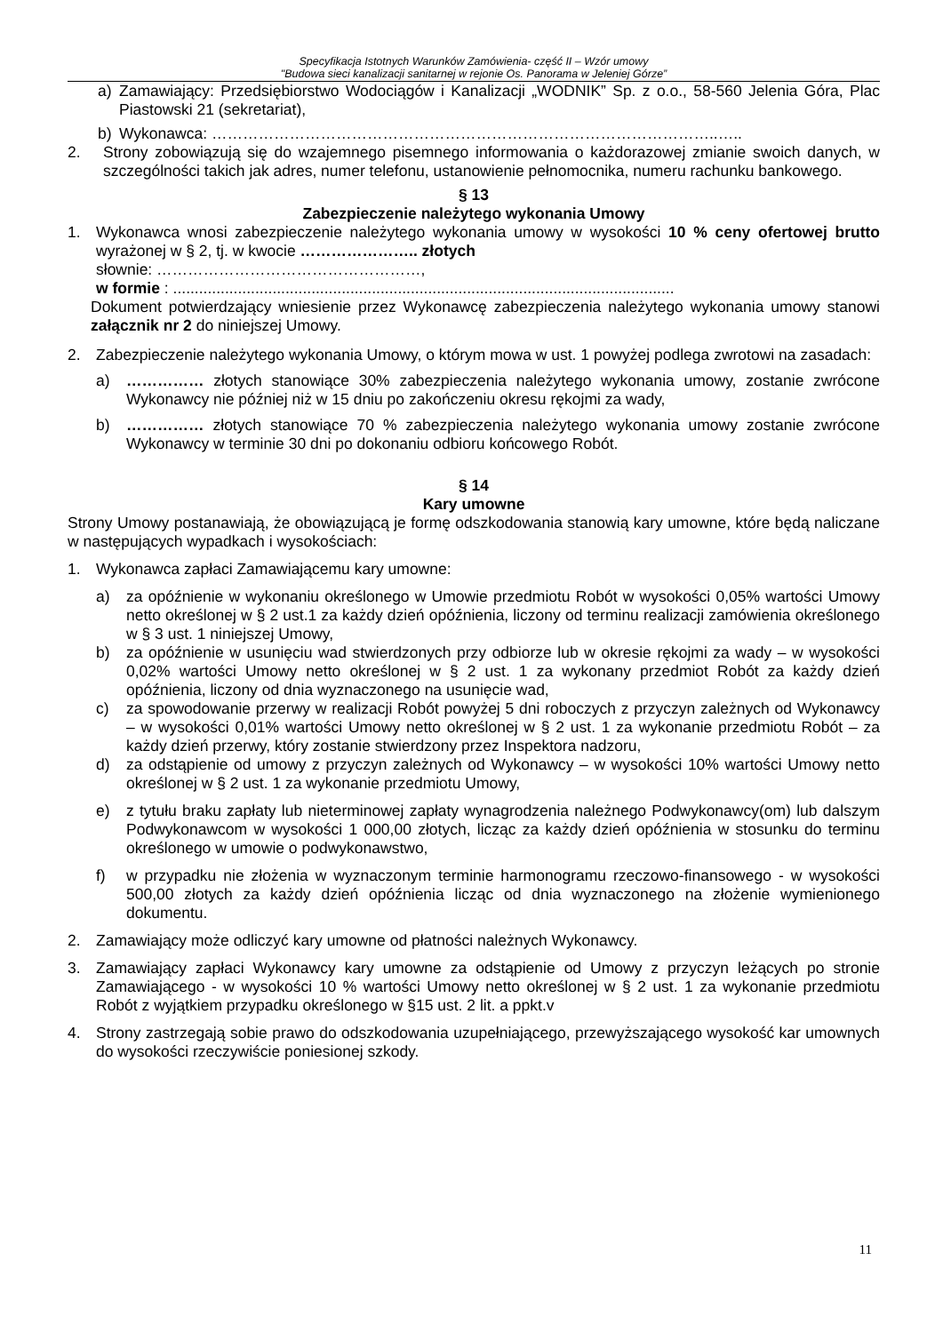Specyfikacja Istotnych Warunków Zamówienia- część II – Wzór umowy
"Budowa sieci kanalizacji sanitarnej w rejonie Os. Panorama w Jeleniej Górze”
a) Zamawiający: Przedsiębiorstwo Wodociągów i Kanalizacji „WODNIK” Sp. z o.o., 58-560 Jelenia Góra, Plac Piastowski 21 (sekretariat),
b) Wykonawca: ……………………………………………………………………………………..…..
2. Strony zobowiązują się do wzajemnego pisemnego informowania o każdorazowej zmianie swoich danych, w szczególności takich jak adres, numer telefonu, ustanowienie pełnomocnika, numeru rachunku bankowego.
§ 13
Zabezpieczenie należytego wykonania Umowy
1. Wykonawca wnosi zabezpieczenie należytego wykonania umowy w wysokości 10 % ceny ofertowej brutto wyrażonej w § 2, tj. w kwocie ………………….. złotych
słownie: ……………………………………………,
w formie : ....................................................................................................................
Dokument potwierdzający wniesienie przez Wykonawcę zabezpieczenia należytego wykonania umowy stanowi załącznik nr 2 do niniejszej Umowy.
2. Zabezpieczenie należytego wykonania Umowy, o którym mowa w ust. 1 powyżej podlega zwrotowi na zasadach:
a) …………… złotych stanowiące 30% zabezpieczenia należytego wykonania umowy, zostanie zwrócone Wykonawcy nie później niż w 15 dniu po zakończeniu okresu rękojmi za wady,
b) …………… złotych stanowiące 70 % zabezpieczenia należytego wykonania umowy zostanie zwrócone Wykonawcy w terminie 30 dni po dokonaniu odbioru końcowego Robót.
§ 14
Kary umowne
Strony Umowy postanawiają, że obowiązującą je formę odszkodowania stanowią kary umowne, które będą naliczane w następujących wypadkach i wysokościach:
1. Wykonawca zapłaci Zamawiającemu kary umowne:
a) za opóźnienie w wykonaniu określonego w Umowie przedmiotu Robót w wysokości 0,05% wartości Umowy netto określonej w § 2 ust.1 za każdy dzień opóźnienia, liczony od terminu realizacji zamówienia określonego w § 3 ust. 1 niniejszej Umowy,
b) za opóźnienie w usunięciu wad stwierdzonych przy odbiorze lub w okresie rękojmi za wady – w wysokości 0,02% wartości Umowy netto określonej w § 2 ust. 1 za wykonany przedmiot Robót za każdy dzień opóźnienia, liczony od dnia wyznaczonego na usunięcie wad,
c) za spowodowanie przerwy w realizacji Robót powyżej 5 dni roboczych z przyczyn zależnych od Wykonawcy – w wysokości 0,01% wartości Umowy netto określonej w § 2 ust. 1 za wykonanie przedmiotu Robót – za każdy dzień przerwy, który zostanie stwierdzony przez Inspektora nadzoru,
d) za odstąpienie od umowy z przyczyn zależnych od Wykonawcy – w wysokości 10% wartości Umowy netto określonej w § 2 ust. 1 za wykonanie przedmiotu Umowy,
e) z tytułu braku zapłaty lub nieterminowej zapłaty wynagrodzenia należnego Podwykonawcy(om) lub dalszym Podwykonawcom w wysokości 1 000,00 złotych, licząc za każdy dzień opóźnienia w stosunku do terminu określonego w umowie o podwykonawstwo,
f) w przypadku nie złożenia w wyznaczonym terminie harmonogramu rzeczowo-finansowego - w wysokości 500,00 złotych za każdy dzień opóźnienia licząc od dnia wyznaczonego na złożenie wymienionego dokumentu.
2. Zamawiający może odliczyć kary umowne od płatności należnych Wykonawcy.
3. Zamawiający zapłaci Wykonawcy kary umowne za odstąpienie od Umowy z przyczyn leżących po stronie Zamawiającego - w wysokości 10 % wartości Umowy netto określonej w § 2 ust. 1 za wykonanie przedmiotu Robót z wyjątkiem przypadku określonego w §15 ust. 2 lit. a ppkt.v
4. Strony zastrzegają sobie prawo do odszkodowania uzupełniającego, przewyższającego wysokość kar umownych do wysokości rzeczywiście poniesionej szkody.
11